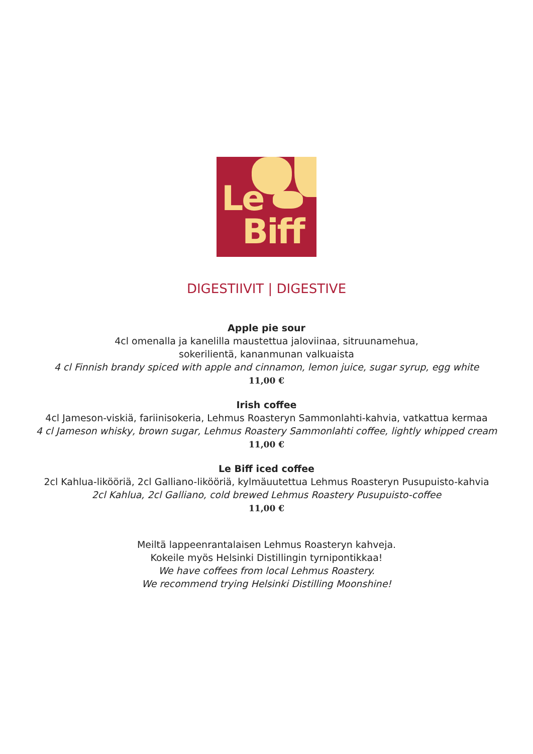Le
Biff
DIGESTIIVIT | DIGESTIVE
Apple pie sour
4cl omenalla ja kanelilla maustettua jaloviinaa, sitruunamehua,
sokerilientä, kananmunan valkuaista
4 cl Finnish brandy spiced with apple and cinnamon, lemon juice, sugar syrup, egg white
11,00 €
Irish coffee
4cl Jameson-viskiä, fariinisokeria, Lehmus Roasteryn Sammonlahti-kahvia, vatkattua kermaa
4 cl Jameson whisky, brown sugar, Lehmus Roastery Sammonlahti coffee, lightly whipped cream
11,00 €
Le Biff iced coffee
2cl Kahlua-likööriä, 2cl Galliano-likööriä, kylmäuutettua Lehmus Roasteryn Pusupuisto-kahvia
2cl Kahlua, 2cl Galliano, cold brewed Lehmus Roastery Pusupuisto-coffee
11,00 €
Meiltä lappeenrantalaisen Lehmus Roasteryn kahveja.
Kokeile myös Helsinki Distillingin tyrnipontikkaa!
We have coffees from local Lehmus Roastery.
We recommend trying Helsinki Distilling Moonshine!